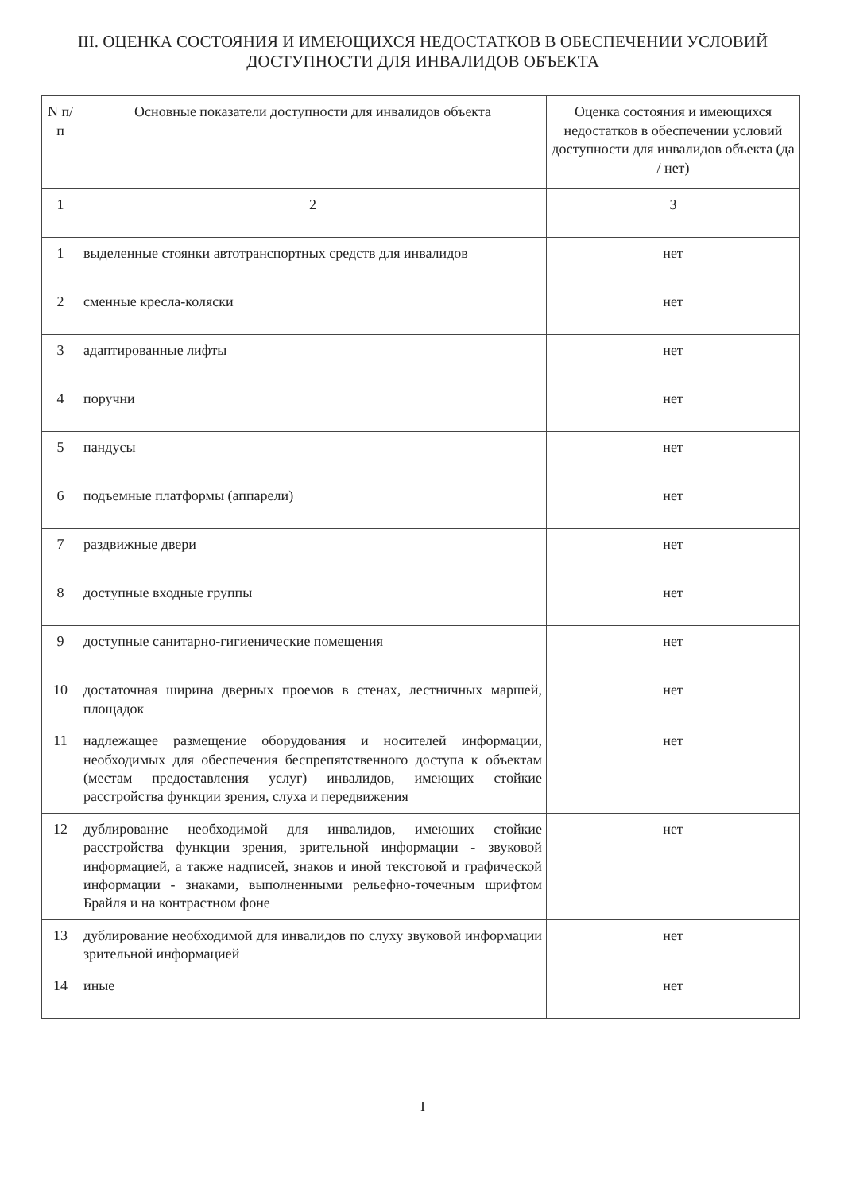III. ОЦЕНКА СОСТОЯНИЯ И ИМЕЮЩИХСЯ НЕДОСТАТКОВ В ОБЕСПЕЧЕНИИ УСЛОВИЙ
ДОСТУПНОСТИ ДЛЯ ИНВАЛИДОВ ОБЪЕКТА
| N п/п | Основные показатели доступности для инвалидов объекта | Оценка состояния и имеющихся недостатков в обеспечении условий доступности для инвалидов объекта (да / нет) |
| --- | --- | --- |
| 1 | 2 | 3 |
| 1 | выделенные стоянки автотранспортных средств для инвалидов | нет |
| 2 | сменные кресла-коляски | нет |
| 3 | адаптированные лифты | нет |
| 4 | поручни | нет |
| 5 | пандусы | нет |
| 6 | подъемные платформы (аппарели) | нет |
| 7 | раздвижные двери | нет |
| 8 | доступные входные группы | нет |
| 9 | доступные санитарно-гигиенические помещения | нет |
| 10 | достаточная ширина дверных проемов в стенах, лестничных маршей, площадок | нет |
| 11 | надлежащее размещение оборудования и носителей информации, необходимых для обеспечения беспрепятственного доступа к объектам (местам предоставления услуг) инвалидов, имеющих стойкие расстройства функции зрения, слуха и передвижения | нет |
| 12 | дублирование необходимой для инвалидов, имеющих стойкие расстройства функции зрения, зрительной информации - звуковой информацией, а также надписей, знаков и иной текстовой и графической информации - знаками, выполненными рельефно-точечным шрифтом Брайля и на контрастном фоне | нет |
| 13 | дублирование необходимой для инвалидов по слуху звуковой информации зрительной информацией | нет |
| 14 | иные | нет |
I